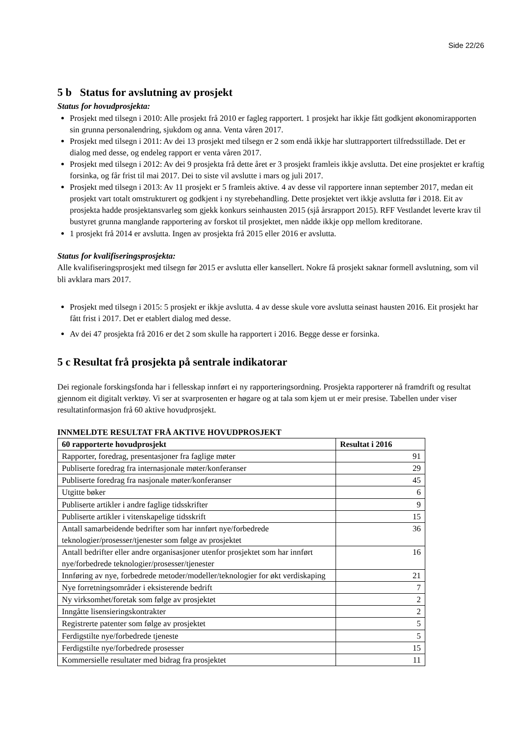Side 22/26
5 b Status for avslutning av prosjekt
Status for hovudprosjekta:
Prosjekt med tilsegn i 2010: Alle prosjekt frå 2010 er fagleg rapportert. 1 prosjekt har ikkje fått godkjent økonomirapporten sin grunna personalendring, sjukdom og anna. Venta våren 2017.
Prosjekt med tilsegn i 2011: Av dei 13 prosjekt med tilsegn er 2 som endå ikkje har sluttrapportert tilfredsstillade. Det er dialog med desse, og endeleg rapport er venta våren 2017.
Prosjekt med tilsegn i 2012: Av dei 9 prosjekta frå dette året er 3 prosjekt framleis ikkje avslutta. Det eine prosjektet er kraftig forsinka, og får frist til mai 2017. Dei to siste vil avslutte i mars og juli 2017.
Prosjekt med tilsegn i 2013: Av 11 prosjekt er 5 framleis aktive. 4 av desse vil rapportere innan september 2017, medan eit prosjekt vart totalt omstrukturert og godkjent i ny styrebehandling. Dette prosjektet vert ikkje avslutta før i 2018. Eit av prosjekta hadde prosjektansvarleg som gjekk konkurs seinhausten 2015 (sjå årsrapport 2015). RFF Vestlandet leverte krav til bustyret grunna manglande rapportering av forskot til prosjektet, men nådde ikkje opp mellom kreditorane.
1 prosjekt frå 2014 er avslutta. Ingen av prosjekta frå 2015 eller 2016 er avslutta.
Status for kvalifiseringsprosjekta:
Alle kvalifiseringsprosjekt med tilsegn før 2015 er avslutta eller kansellert. Nokre få prosjekt saknar formell avslutning, som vil bli avklara mars 2017.
Prosjekt med tilsegn i 2015: 5 prosjekt er ikkje avslutta. 4 av desse skule vore avslutta seinast hausten 2016. Eit prosjekt har fått frist i 2017. Det er etablert dialog med desse.
Av dei 47 prosjekta frå 2016 er det 2 som skulle ha rapportert i 2016. Begge desse er forsinka.
5 c Resultat frå prosjekta på sentrale indikatorar
Dei regionale forskingsfonda har i fellesskap innført ei ny rapporteringsordning. Prosjekta rapporterer nå framdrift og resultat gjennom eit digitalt verktøy. Vi ser at svarprosenten er høgare og at tala som kjem ut er meir presise. Tabellen under viser resultatinformasjon frå 60 aktive hovudprosjekt.
INNMELDTE RESULTAT FRÅ AKTIVE HOVUDPROSJEKT
| 60 rapporterte hovudprosjekt | Resultat i 2016 |
| --- | --- |
| Rapporter, foredrag, presentasjoner fra faglige møter | 91 |
| Publiserte foredrag fra internasjonale møter/konferanser | 29 |
| Publiserte foredrag fra nasjonale møter/konferanser | 45 |
| Utgitte bøker | 6 |
| Publiserte artikler i andre faglige tidsskrifter | 9 |
| Publiserte artikler i vitenskapelige tidsskrift | 15 |
| Antall samarbeidende bedrifter som har innført nye/forbedrede teknologier/prosesser/tjenester som følge av prosjektet | 36 |
| Antall bedrifter eller andre organisasjoner utenfor prosjektet som har innført nye/forbedrede teknologier/prosesser/tjenester | 16 |
| Innføring av nye, forbedrede metoder/modeller/teknologier for økt verdiskaping | 21 |
| Nye forretningsområder i eksisterende bedrift | 7 |
| Ny virksomhet/foretak som følge av prosjektet | 2 |
| Inngåtte lisensieringskontrakter | 2 |
| Registrerte patenter som følge av prosjektet | 5 |
| Ferdigstilte nye/forbedrede tjeneste | 5 |
| Ferdigstilte nye/forbedrede prosesser | 15 |
| Kommersielle resultater med bidrag fra prosjektet | 11 |